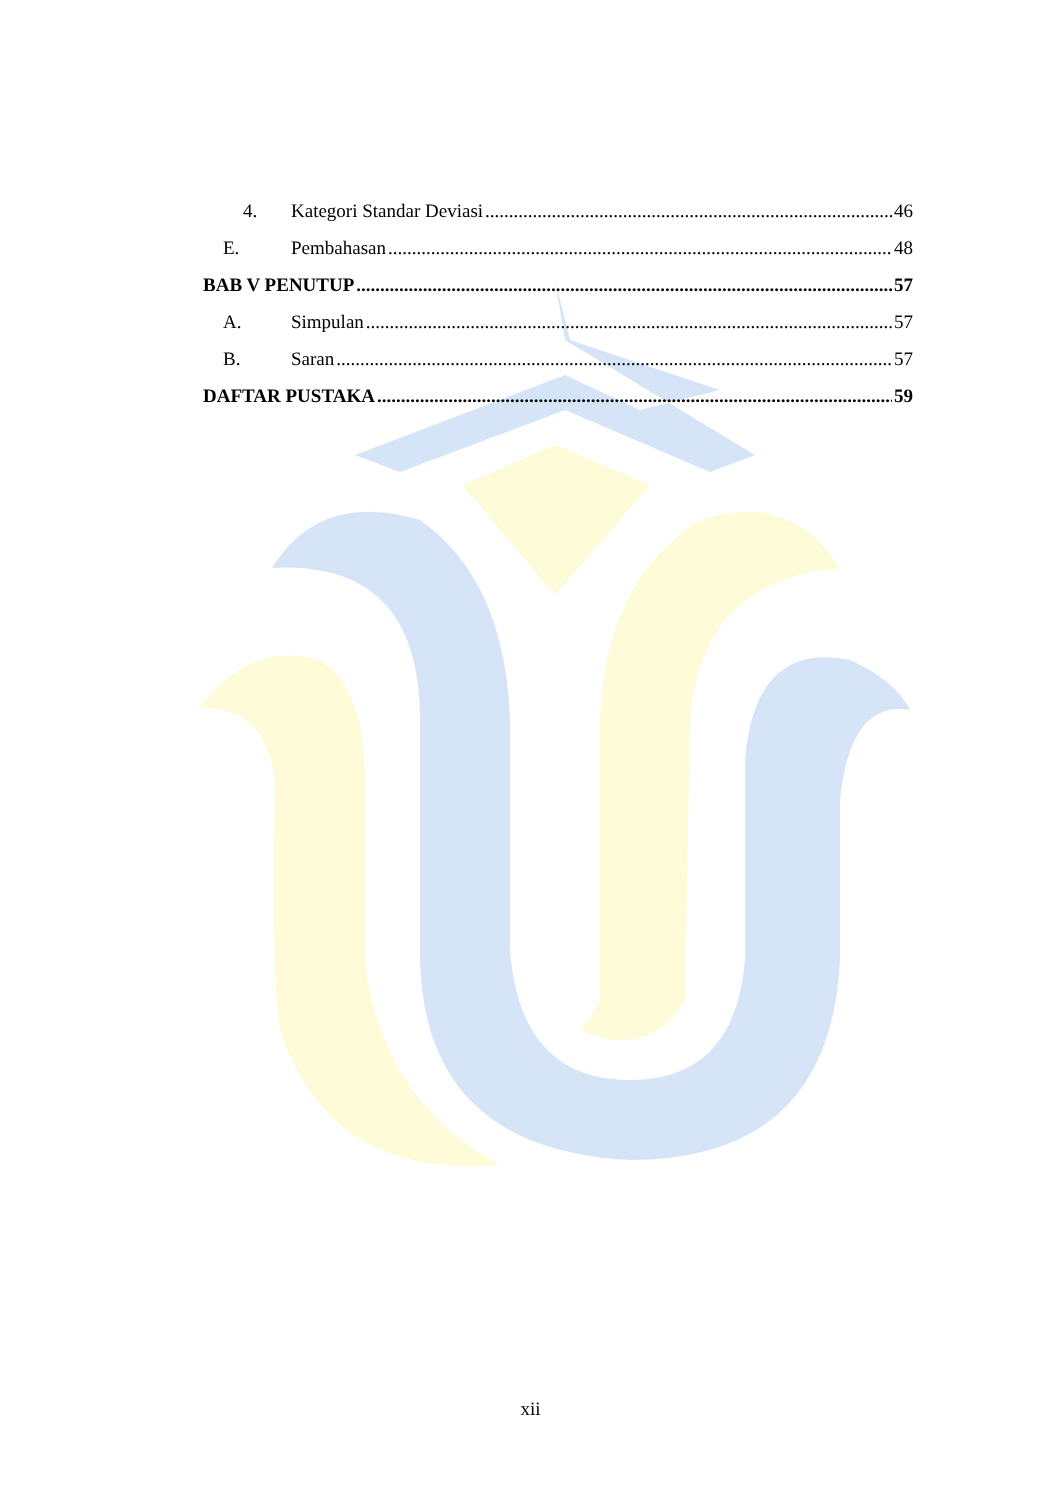4. Kategori Standar Deviasi 46
E. Pembahasan 48
BAB V PENUTUP 57
A. Simpulan 57
B. Saran 57
DAFTAR PUSTAKA 59
xii